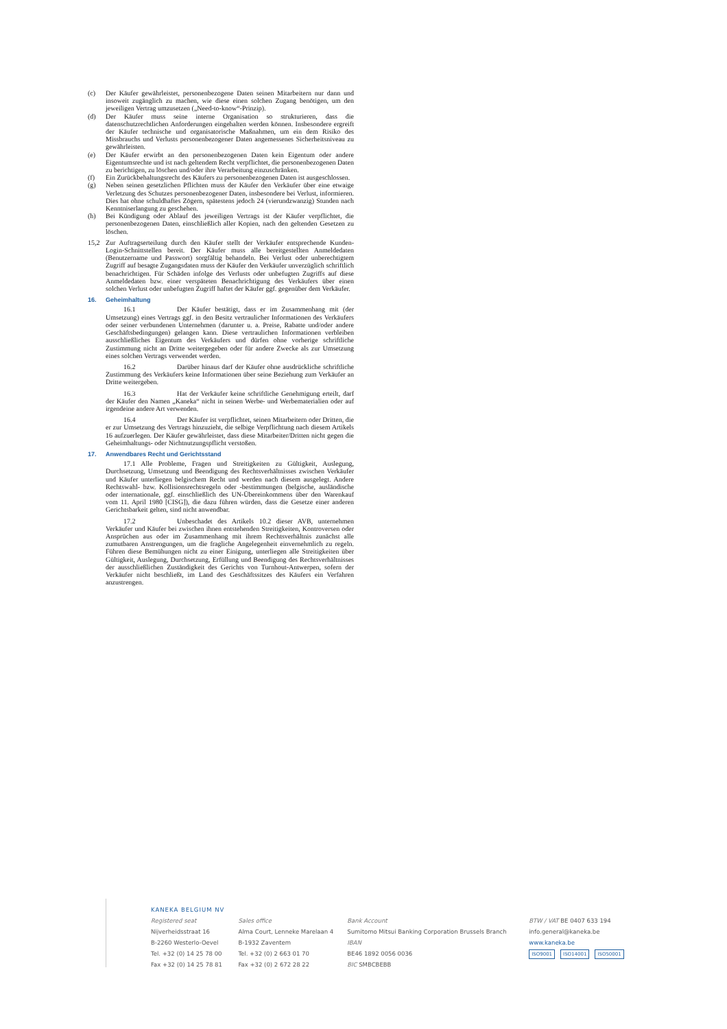(c) Der Käufer gewährleistet, personenbezogene Daten seinen Mitarbeitern nur dann und insoweit zugänglich zu machen, wie diese einen solchen Zugang benötigen, um den jeweiligen Vertrag umzusetzen („Need-to-know“-Prinzip).
(d) Der Käufer muss seine interne Organisation so strukturieren, dass die datenschutzrechtlichen Anforderungen eingehalten werden können. Insbesondere ergreift der Käufer technische und organisatorische Maßnahmen, um ein dem Risiko des Missbrauchs und Verlusts personenbezogener Daten angemessenes Sicherheitsniveau zu gewährleisten.
(e) Der Käufer erwirbt an den personenbezogenen Daten kein Eigentum oder andere Eigentumsrechte und ist nach geltendem Recht verpflichtet, die personenbezogenen Daten zu berichtigen, zu löschen und/oder ihre Verarbeitung einzuschränken.
(f) Ein Zurückbehaltungsrecht des Käufers zu personenbezogenen Daten ist ausgeschlossen.
(g) Neben seinen gesetzlichen Pflichten muss der Käufer den Verkäufer über eine etwaige Verletzung des Schutzes personenbezogener Daten, insbesondere bei Verlust, informieren. Dies hat ohne schuldhaftes Zögern, spätestens jedoch 24 (vierundzwanzig) Stunden nach Kenntniserlangung zu geschehen.
(h) Bei Kündigung oder Ablauf des jeweiligen Vertrags ist der Käufer verpflichtet, die personenbezogenen Daten, einschließlich aller Kopien, nach den geltenden Gesetzen zu löschen.
15,2 Zur Auftragserteilung durch den Käufer stellt der Verkäufer entsprechende Kunden-Login-Schnittstellen bereit. Der Käufer muss alle bereitgestellten Anmeldedaten (Benutzername und Passwort) sorgfältig behandeln. Bei Verlust oder unberechtigtem Zugriff auf besagte Zugangsdaten muss der Käufer den Verkäufer unverzüglich schriftlich benachrichtigen. Für Schäden infolge des Verlusts oder unbefugten Zugriffs auf diese Anmeldedaten bzw. einer verspäteten Benachrichtigung des Verkäufers über einen solchen Verlust oder unbefugten Zugriff haftet der Käufer ggf. gegenüber dem Verkäufer.
16. Geheimhaltung
16.1 Der Käufer bestätigt, dass er im Zusammenhang mit (der Umsetzung) eines Vertrags ggf. in den Besitz vertraulicher Informationen des Verkäufers oder seiner verbundenen Unternehmen (darunter u. a. Preise, Rabatte und/oder andere Geschäftsbedingungen) gelangen kann. Diese vertraulichen Informationen verbleiben ausschließliches Eigentum des Verkäufers und dürfen ohne vorherige schriftliche Zustimmung nicht an Dritte weitergegeben oder für andere Zwecke als zur Umsetzung eines solchen Vertrags verwendet werden.
16.2 Darüber hinaus darf der Käufer ohne ausdrückliche schriftliche Zustimmung des Verkäufers keine Informationen über seine Beziehung zum Verkäufer an Dritte weitergeben.
16.3 Hat der Verkäufer keine schriftliche Genehmigung erteilt, darf der Käufer den Namen „Kaneka“ nicht in seinen Werbe- und Werbematerialien oder auf irgendeine andere Art verwenden.
16.4 Der Käufer ist verpflichtet, seinen Mitarbeitern oder Dritten, die er zur Umsetzung des Vertrags hinzuzieht, die selbige Verpflichtung nach diesem Artikels 16 aufzuerlegen. Der Käufer gewährleistet, dass diese Mitarbeiter/Dritten nicht gegen die Geheimhaltungs- oder Nichtnutzungspflicht verstoßen.
17. Anwendbares Recht und Gerichtsstand
17.1 Alle Probleme, Fragen und Streitigkeiten zu Gültigkeit, Auslegung, Durchsetzung, Umsetzung und Beendigung des Rechtsverhältnisses zwischen Verkäufer und Käufer unterliegen belgischem Recht und werden nach diesem ausgelegt. Andere Rechtswahl- bzw. Kollisionsrechtsregeln oder -bestimmungen (belgische, ausländische oder internationale, ggf. einschließlich des UN-Übereinkommens über den Warenkauf vom 11. April 1980 [CISG]), die dazu führen würden, dass die Gesetze einer anderen Gerichtsbarkeit gelten, sind nicht anwendbar.
17.2 Unbeschadet des Artikels 10.2 dieser AVB, unternehmen Verkäufer und Käufer bei zwischen ihnen entstehenden Streitigkeiten, Kontroversen oder Ansprüchen aus oder im Zusammenhang mit ihrem Rechtsverhältnis zunächst alle zumutbaren Anstrengungen, um die fragliche Angelegenheit einvernehmlich zu regeln. Führen diese Bemühungen nicht zu einer Einigung, unterliegen alle Streitigkeiten über Gültigkeit, Auslegung, Durchsetzung, Erfüllung und Beendigung des Rechtsverhältnisses der ausschließlichen Zuständigkeit des Gerichts von Turnhout-Antwerpen, sofern der Verkäufer nicht beschließt, im Land des Geschäftssitzes des Käufers ein Verfahren anzustrengen.
KANEKA BELGIUM NV
Registered seat
Nijverheidsstraat 16
B-2260 Westerlo-Oevel
Tel. +32 (0) 14 25 78 00
Fax +32 (0) 14 25 78 81
Sales office
Alma Court, Lenneke Marelaan 4
B-1932 Zaventem
Tel. +32 (0) 2 663 01 70
Fax +32 (0) 2 672 28 22
Bank Account
Sumitomo Mitsui Banking Corporation Brussels Branch
IBAN
BE46 1892 0056 0036
BIC SMBCBEBB
BTW / VAT BE 0407 633 194
info.general@kaneka.be
www.kaneka.be
ISO9001 ISO14001 ISO50001